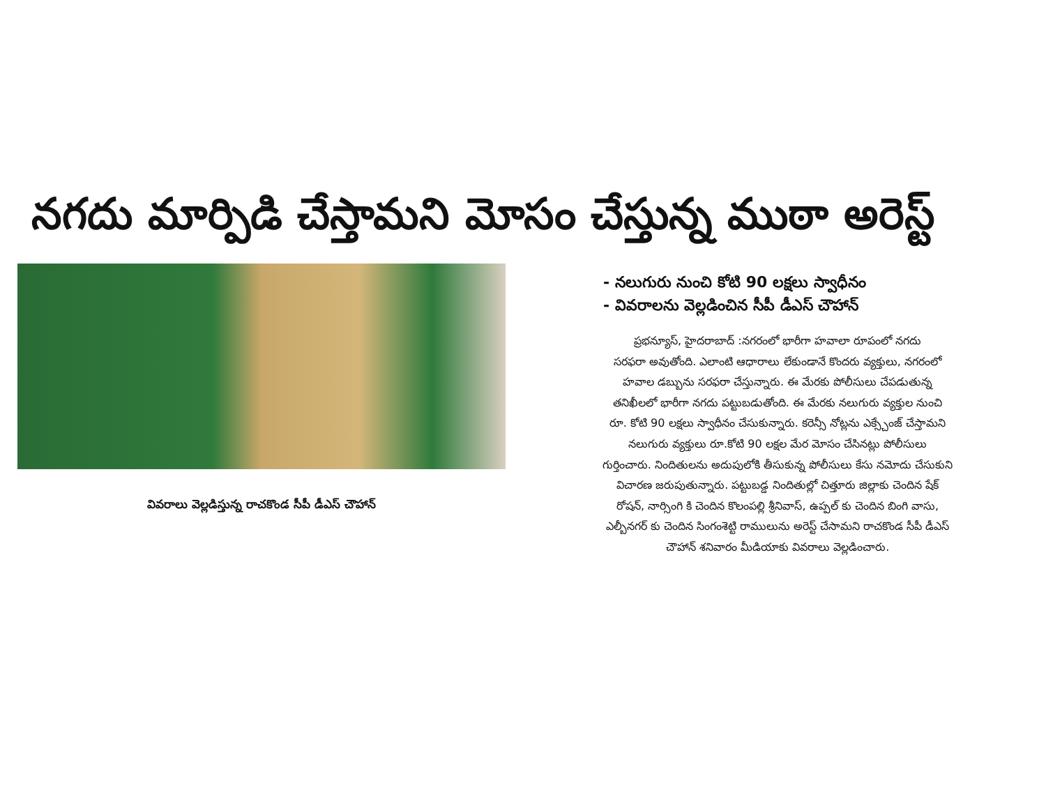నగదు మార్పిడి చేస్తామని మోసం చేస్తున్న ముఠా అరెస్ట్
వివరాలు వెల్లడిస్తున్న రాచకొండ సీపీ డీఎస్ చౌహాన్
- నలుగురు నుంచి కోటి 90 లక్షలు స్వాధీనం
- వివరాలను వెల్లడించిన సీపీ డీఎస్ చౌహాన్
ప్రభన్యూస్, హైదరాబాద్ :నగరంలో భారీగా హవాలా రూపంలో నగదు
సరఫరా అవుతోంది. ఎలాంటి ఆధారాలు లేకుండానే కొందరు వ్యక్తులు, నగరంలో
హవాల డబ్బును సరఫరా చేస్తున్నారు. ఈ మేరకు పోలీసులు చేపడుతున్న
తనిఖీలలో భారీగా నగదు పట్టుబడుతోంది. ఈ మేరకు నలుగురు వ్యక్తుల నుంచి
రూ. కోటి 90 లక్షలు స్వాధీనం చేసుకున్నారు. కరెన్సీ నోట్లను ఎక్స్చేంజ్ చేస్తామని
నలుగురు వ్యక్తులు రూ.కోటి 90 లక్షల మేర మోసం చేసినట్లు పోలీసులు
గుర్తించారు. నిందితులను అదుపులోకి తీసుకున్న పోలీసులు కేసు నమోదు చేసుకుని
విచారణ జరుపుతున్నారు. పట్టుబడ్డ నిందితుల్లో చిత్తూరు జిల్లాకు చెందిన షేక్
రోషన్, నార్సింగి కి చెందిన కొలంపల్లి శ్రీనివాస్, ఉప్పల్ కు చెందిన బింగి వాసు,
ఎల్బీనగర్ కు చెందిన సింగంశెట్టి రాములును అరెస్ట్ చేసామని రాచకొండ సీపీ డీఎస్
చౌహాన్ శనివారం మీడియాకు వివరాలు వెల్లడించారు.